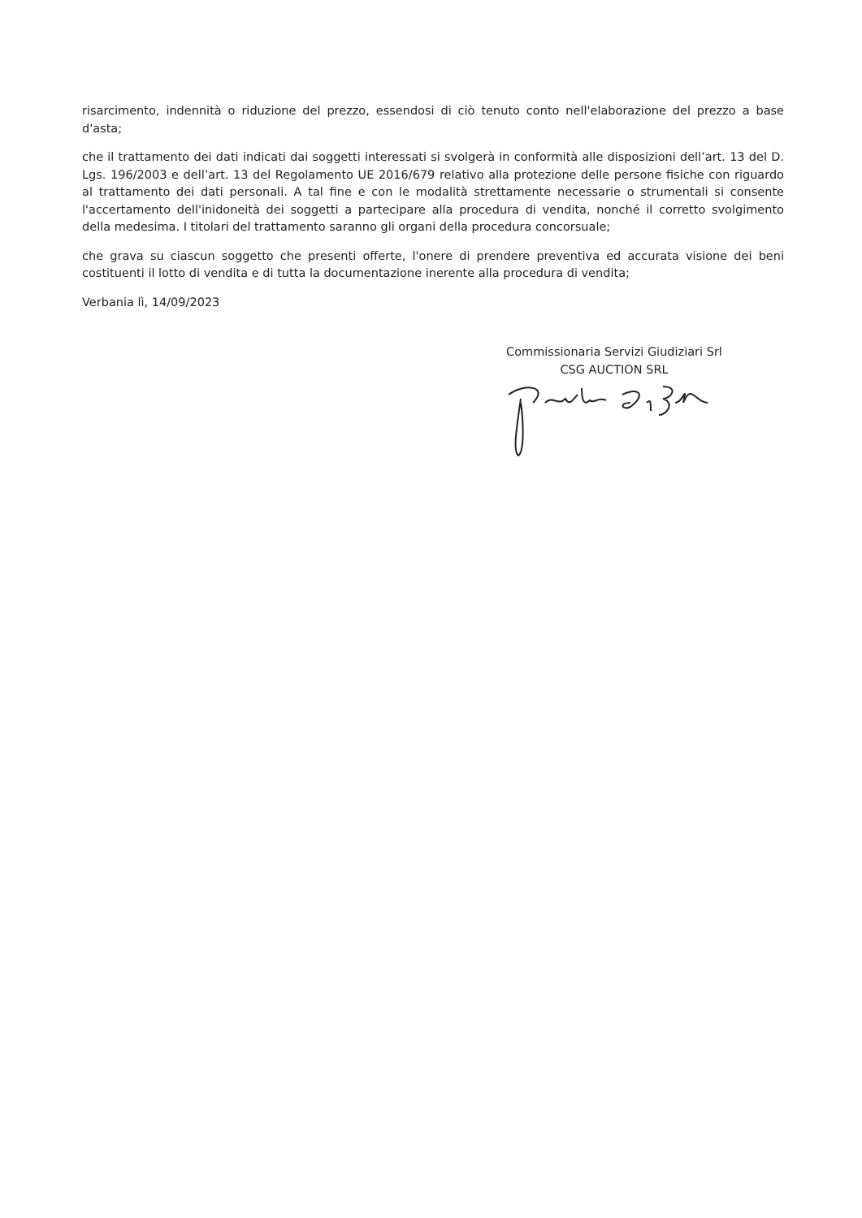risarcimento, indennità o riduzione del prezzo, essendosi di ciò tenuto conto nell'elaborazione del prezzo a base d'asta;
che il trattamento dei dati indicati dai soggetti interessati si svolgerà in conformità alle disposizioni dell’art. 13 del D. Lgs. 196/2003 e dell’art. 13 del Regolamento UE 2016/679 relativo alla protezione delle persone fisiche con riguardo al trattamento dei dati personali. A tal fine e con le modalità strettamente necessarie o strumentali si consente l'accertamento dell'inidoneità dei soggetti a partecipare alla procedura di vendita, nonché il corretto svolgimento della medesima. I titolari del trattamento saranno gli organi della procedura concorsuale;
che grava su ciascun soggetto che presenti offerte, l'onere di prendere preventiva ed accurata visione dei beni costituenti il lotto di vendita e di tutta la documentazione inerente alla procedura di vendita;
Verbania lì, 14/09/2023
Commissionaria Servizi Giudiziari Srl
CSG AUCTION SRL